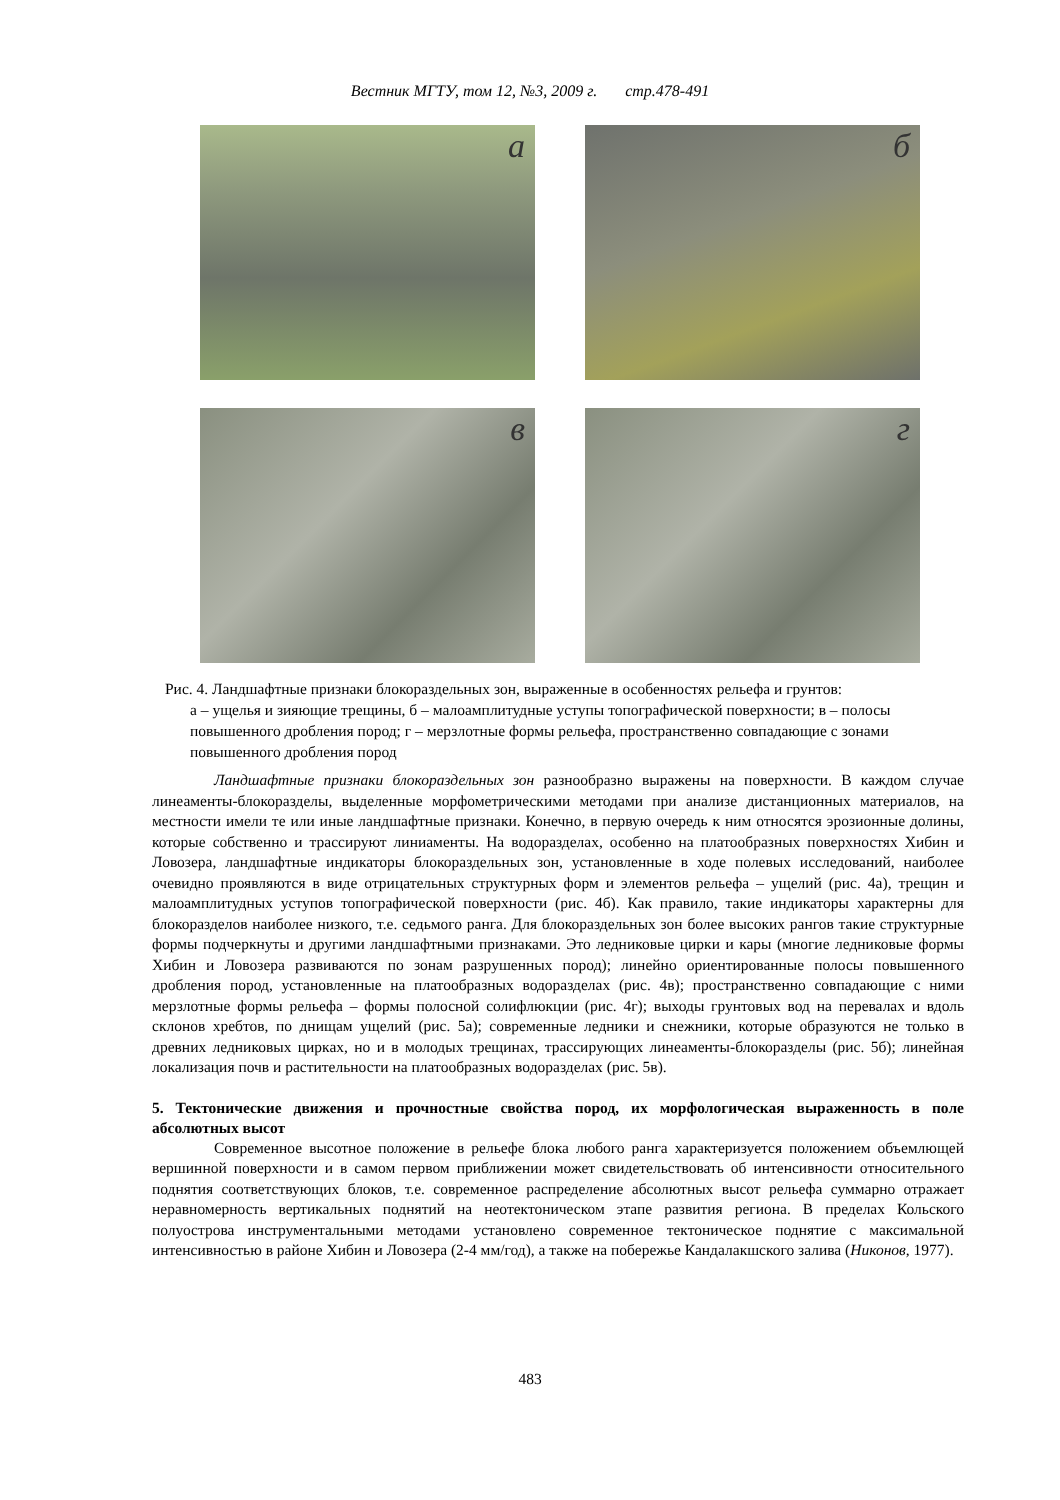Вестник МГТУ, том 12, №3, 2009 г. стр.478-491
а
б
в
г
Рис. 4. Ландшафтные признаки блокораздельных зон, выраженные в особенностях рельефа и грунтов:
а – ущелья и зияющие трещины, б – малоамплитудные уступы топографической поверхности; в – полосы повышенного дробления пород; г – мерзлотные формы рельефа, пространственно совпадающие с зонами повышенного дробления пород
Ландшафтные признаки блокораздельных зон разнообразно выражены на поверхности. В каждом случае линеаменты-блокоразделы, выделенные морфометрическими методами при анализе дистанционных материалов, на местности имели те или иные ландшафтные признаки. Конечно, в первую очередь к ним относятся эрозионные долины, которые собственно и трассируют линиаменты. На водоразделах, особенно на платообразных поверхностях Хибин и Ловозера, ландшафтные индикаторы блокораздельных зон, установленные в ходе полевых исследований, наиболее очевидно проявляются в виде отрицательных структурных форм и элементов рельефа – ущелий (рис. 4а), трещин и малоамплитудных уступов топографической поверхности (рис. 4б). Как правило, такие индикаторы характерны для блокоразделов наиболее низкого, т.е. седьмого ранга. Для блокораздельных зон более высоких рангов такие структурные формы подчеркнуты и другими ландшафтными признаками. Это ледниковые цирки и кары (многие ледниковые формы Хибин и Ловозера развиваются по зонам разрушенных пород); линейно ориентированные полосы повышенного дробления пород, установленные на платообразных водоразделах (рис. 4в); пространственно совпадающие с ними мерзлотные формы рельефа – формы полосной солифлюкции (рис. 4г); выходы грунтовых вод на перевалах и вдоль склонов хребтов, по днищам ущелий (рис. 5а); современные ледники и снежники, которые образуются не только в древних ледниковых цирках, но и в молодых трещинах, трассирующих линеаменты-блокоразделы (рис. 5б); линейная локализация почв и растительности на платообразных водоразделах (рис. 5в).
5. Тектонические движения и прочностные свойства пород, их морфологическая выраженность в поле абсолютных высот
Современное высотное положение в рельефе блока любого ранга характеризуется положением объемлющей вершинной поверхности и в самом первом приближении может свидетельствовать об интенсивности относительного поднятия соответствующих блоков, т.е. современное распределение абсолютных высот рельефа суммарно отражает неравномерность вертикальных поднятий на неотектоническом этапе развития региона. В пределах Кольского полуострова инструментальными методами установлено современное тектоническое поднятие с максимальной интенсивностью в районе Хибин и Ловозера (2-4 мм/год), а также на побережье Кандалакшского залива (Никонов, 1977).
483